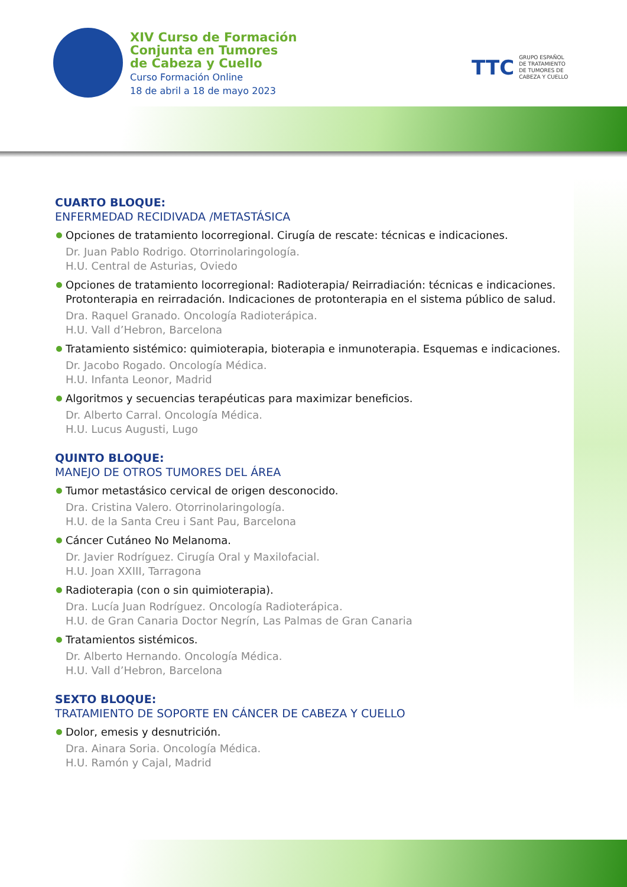XIV Curso de Formación
Conjunta en Tumores
de Cabeza y Cuello
Curso Formación Online
18 de abril a 18 de mayo 2023
TTC GRUPO ESPAÑOL
DE TRATAMIENTO
DE TUMORES DE
CABEZA Y CUELLO
CUARTO BLOQUE:
ENFERMEDAD RECIDIVADA /METASTÁSICA
Opciones de tratamiento locorregional. Cirugía de rescate: técnicas e indicaciones.
Dr. Juan Pablo Rodrigo. Otorrinolaringología.
H.U. Central de Asturias, Oviedo
Opciones de tratamiento locorregional: Radioterapia/ Reirradiación: técnicas e indicaciones. Protonterapia en reirradación. Indicaciones de protonterapia en el sistema público de salud.
Dra. Raquel Granado. Oncología Radioterápica.
H.U. Vall d’Hebron, Barcelona
Tratamiento sistémico: quimioterapia, bioterapia e inmunoterapia. Esquemas e indicaciones.
Dr. Jacobo Rogado. Oncología Médica.
H.U. Infanta Leonor, Madrid
Algoritmos y secuencias terapéuticas para maximizar beneficios.
Dr. Alberto Carral. Oncología Médica.
H.U. Lucus Augusti, Lugo
QUINTO BLOQUE:
MANEJO DE OTROS TUMORES DEL ÁREA
Tumor metastásico cervical de origen desconocido.
Dra. Cristina Valero. Otorrinolaringología.
H.U. de la Santa Creu i Sant Pau, Barcelona
Cáncer Cutáneo No Melanoma.
Dr. Javier Rodríguez. Cirugía Oral y Maxilofacial.
H.U. Joan XXIII, Tarragona
Radioterapia (con o sin quimioterapia).
Dra. Lucía Juan Rodríguez. Oncología Radioterápica.
H.U. de Gran Canaria Doctor Negrín, Las Palmas de Gran Canaria
Tratamientos sistémicos.
Dr. Alberto Hernando. Oncología Médica.
H.U. Vall d’Hebron, Barcelona
SEXTO BLOQUE:
TRATAMIENTO DE SOPORTE EN CÁNCER DE CABEZA Y CUELLO
Dolor, emesis y desnutrición.
Dra. Ainara Soria. Oncología Médica.
H.U. Ramón y Cajal, Madrid